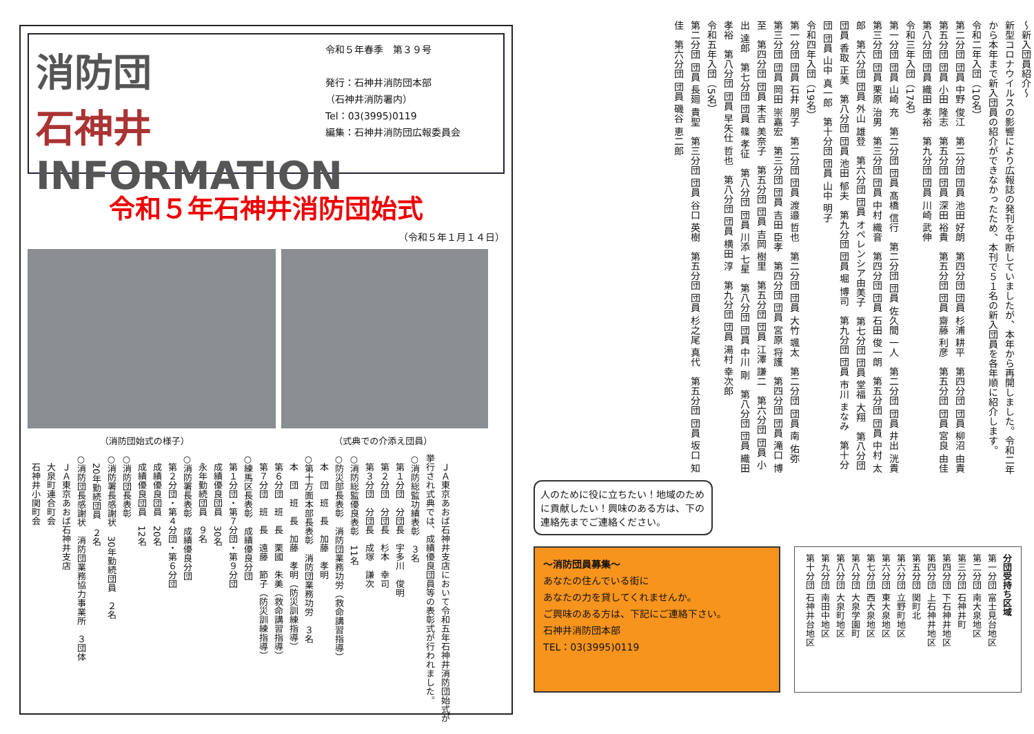消防団
石神井 INFORMATION
令和５年春季　第３９号
発行：石神井消防団本部
（石神井消防署内）
Tel：03(3995)0119
編集：石神井消防団広報委員会
令和５年石神井消防団始式
（令和５年１月１４日）
（消防団始式の様子） （式典での介添え団員）
　ＪＡ東京あおば石神井支店において令和五年石神井消防団始式が挙行され式典では、成績優良団員等の表彰式が行われました。
○消防総監功績表彰　３名
　第１分団　分団長　宇多川　俊明
　第２分団　分団長　杉本　幸司
　第３分団　分団長　成塚　謙次
○消防総監優良表彰　11名
○防災部長表彰　消防団業務功労（救命講習指導）
　本　団　班　長　加藤　孝明
○第十方面本部長表彰　消防団業務功労　３名
　本　団　班　長　加藤　孝明（防災訓練指導）
　第６分団　班　長　栗國　朱美（救命講習指導）
　第７分団　班　長　遠藤　節子（防災訓練指導）
○練馬区長表彰　成績優良分団
　第１分団・第７分団・第９分団
　成績優良団員　30名
　永年勤続団員　９名
○消防署長表彰　成績優良分団
　第２分団・第４分団・第６分団
　成績優良団員　20名
　成績優良団員　12名
○消防団長表彰
○消防署長感謝状　30年勤続団員　２名
　20年勤続団員　２名
○消防団長感謝状　消防団業務協力事業所　３団体
　ＪＡ東京あおば石神井支店
　大泉町連合町会
　石神井小関町会
〜新入団員紹介〜
新型コロナウイルスの影響により広報誌の発刊を中断していましたが、本年から再開しました。令和二年から本年まで新入団員の紹介ができなかったため、本刊で５１名の新入団員を各年順に紹介します。
令和二年入団（10名）
第二分団 団員 中野 俊江　第二分団 団員 池田 好朗　第四分団 団員 杉浦 耕平　第四分団 団員 柳沼 由貴　第五分団 団員 小田 隆志　第五分団 団員 深田 裕貴　第五分団 団員 齋藤 利彦　第五分団 団員 宮良 由佳　第八分団 団員 織田 孝裕　第九分団 団員 川崎 武伸
令和三年入団（17名）
第一分団 団員 山崎 充　第二分団 団員 髙橋 信行　第二分団 団員 佐久間 一人　第二分団 団員 井出 洸貴　第三分団 団員 栗原 治男　第三分団 団員 中村 織音　第四分団 団員 石田 俊一朗　第五分団 団員 中村 太郎　第六分団 団員 外山 雄登　第六分団 団員 オペレンシア由美子　第七分団 団員 堂福 大翔　第八分団 団員 香取 正美　第八分団 団員 池田 郁夫　第九分団 団員 堀 博司　第九分団 団員 市川 まなみ　第十分団 団員 山中 真一郎　第十分団 団員 山中 明子
令和四年入団（19名）
第一分団 団員 石井 朋子　第二分団 団員 渡邉 哲也　第二分団 団員 大竹 颯太　第二分団 団員 南 佑弥　第三分団 団員 岡田 崇嘉宏　第三分団 団員 吉田 臣孝　第四分団 団員 宮原 将護　第四分団 団員 滝口 博至　第四分団 団員 末吉 美奈子　第五分団 団員 吉岡 樹里　第五分団 団員 江澤 謙二　第六分団 団員 小出 達郎　第七分団 団員 篠 孝征　第八分団 団員 川添 七星　第八分団 団員 中川 剛　第八分団 団員 織田 孝裕　第八分団 団員 早矢仕 哲也　第八分団 団員 横田 淳　第九分団 団員 湯村 幸次郎
令和五年入団（5名）
第二分団 団員 長廻 貴聖　第三分団 団員 谷口 英樹　第五分団 団員 杉之尾 真代　第五分団 団員 坂口 知佳　第六分団 団員 磯谷 恵二郎
人のために役に立ちたい！地域のために貢献したい！興味のある方は、下の連絡先までご連絡ください。
〜消防団員募集〜
あなたの住んでいる街に
あなたの力を貸してくれませんか。
ご興味のある方は、下記にご連絡下さい。
石神井消防団本部
TEL：03(3995)0119
分団受持ち区域
第一分団 富士見台地区
第二分団 南大泉地区
第三分団 石神井町
第四分団 下石神井地区
第四分団 上石神井地区
第五分団 関町北
第六分団 立野町地区
第六分団 東大泉地区
第七分団 西大泉地区
第八分団 大泉学園町
第八分団 大泉町地区
第九分団 南田中地区
第十分団 石神井台地区